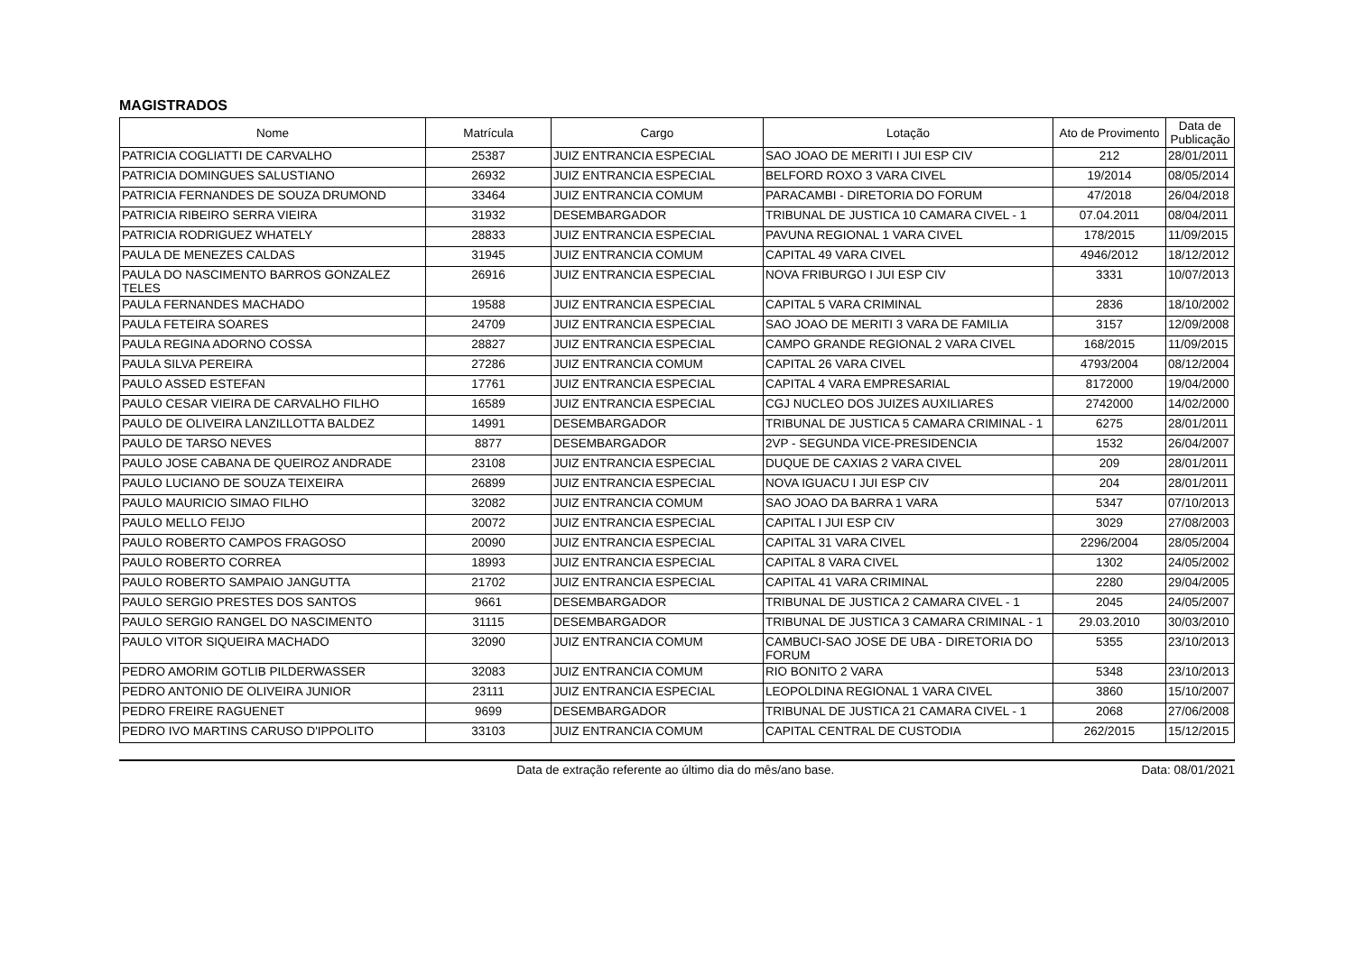MAGISTRADOS
| Nome | Matrícula | Cargo | Lotação | Ato de Provimento | Data de Publicação |
| --- | --- | --- | --- | --- | --- |
| PATRICIA COGLIATTI DE CARVALHO | 25387 | JUIZ ENTRANCIA ESPECIAL | SAO JOAO DE MERITI I JUI ESP CIV | 212 | 28/01/2011 |
| PATRICIA DOMINGUES SALUSTIANO | 26932 | JUIZ ENTRANCIA ESPECIAL | BELFORD ROXO 3 VARA CIVEL | 19/2014 | 08/05/2014 |
| PATRICIA FERNANDES DE SOUZA DRUMOND | 33464 | JUIZ ENTRANCIA COMUM | PARACAMBI - DIRETORIA DO FORUM | 47/2018 | 26/04/2018 |
| PATRICIA RIBEIRO SERRA VIEIRA | 31932 | DESEMBARGADOR | TRIBUNAL DE JUSTICA 10 CAMARA CIVEL - 1 | 07.04.2011 | 08/04/2011 |
| PATRICIA RODRIGUEZ WHATELY | 28833 | JUIZ ENTRANCIA ESPECIAL | PAVUNA REGIONAL 1 VARA CIVEL | 178/2015 | 11/09/2015 |
| PAULA DE MENEZES CALDAS | 31945 | JUIZ ENTRANCIA COMUM | CAPITAL 49 VARA CIVEL | 4946/2012 | 18/12/2012 |
| PAULA DO NASCIMENTO BARROS GONZALEZ TELES | 26916 | JUIZ ENTRANCIA ESPECIAL | NOVA FRIBURGO I JUI ESP CIV | 3331 | 10/07/2013 |
| PAULA FERNANDES MACHADO | 19588 | JUIZ ENTRANCIA ESPECIAL | CAPITAL 5 VARA CRIMINAL | 2836 | 18/10/2002 |
| PAULA FETEIRA SOARES | 24709 | JUIZ ENTRANCIA ESPECIAL | SAO JOAO DE MERITI 3 VARA DE FAMILIA | 3157 | 12/09/2008 |
| PAULA REGINA ADORNO COSSA | 28827 | JUIZ ENTRANCIA ESPECIAL | CAMPO GRANDE REGIONAL 2 VARA CIVEL | 168/2015 | 11/09/2015 |
| PAULA SILVA PEREIRA | 27286 | JUIZ ENTRANCIA COMUM | CAPITAL 26 VARA CIVEL | 4793/2004 | 08/12/2004 |
| PAULO ASSED ESTEFAN | 17761 | JUIZ ENTRANCIA ESPECIAL | CAPITAL 4 VARA EMPRESARIAL | 8172000 | 19/04/2000 |
| PAULO CESAR VIEIRA DE CARVALHO FILHO | 16589 | JUIZ ENTRANCIA ESPECIAL | CGJ NUCLEO DOS JUIZES AUXILIARES | 2742000 | 14/02/2000 |
| PAULO DE OLIVEIRA LANZILLOTTA BALDEZ | 14991 | DESEMBARGADOR | TRIBUNAL DE JUSTICA 5 CAMARA CRIMINAL - 1 | 6275 | 28/01/2011 |
| PAULO DE TARSO NEVES | 8877 | DESEMBARGADOR | 2VP - SEGUNDA VICE-PRESIDENCIA | 1532 | 26/04/2007 |
| PAULO JOSE CABANA DE QUEIROZ ANDRADE | 23108 | JUIZ ENTRANCIA ESPECIAL | DUQUE DE CAXIAS 2 VARA CIVEL | 209 | 28/01/2011 |
| PAULO LUCIANO DE SOUZA TEIXEIRA | 26899 | JUIZ ENTRANCIA ESPECIAL | NOVA IGUACU I JUI ESP CIV | 204 | 28/01/2011 |
| PAULO MAURICIO SIMAO FILHO | 32082 | JUIZ ENTRANCIA COMUM | SAO JOAO DA BARRA 1 VARA | 5347 | 07/10/2013 |
| PAULO MELLO FEIJO | 20072 | JUIZ ENTRANCIA ESPECIAL | CAPITAL I JUI ESP CIV | 3029 | 27/08/2003 |
| PAULO ROBERTO CAMPOS FRAGOSO | 20090 | JUIZ ENTRANCIA ESPECIAL | CAPITAL 31 VARA CIVEL | 2296/2004 | 28/05/2004 |
| PAULO ROBERTO CORREA | 18993 | JUIZ ENTRANCIA ESPECIAL | CAPITAL 8 VARA CIVEL | 1302 | 24/05/2002 |
| PAULO ROBERTO SAMPAIO JANGUTTA | 21702 | JUIZ ENTRANCIA ESPECIAL | CAPITAL 41 VARA CRIMINAL | 2280 | 29/04/2005 |
| PAULO SERGIO PRESTES DOS SANTOS | 9661 | DESEMBARGADOR | TRIBUNAL DE JUSTICA 2 CAMARA CIVEL - 1 | 2045 | 24/05/2007 |
| PAULO SERGIO RANGEL DO NASCIMENTO | 31115 | DESEMBARGADOR | TRIBUNAL DE JUSTICA 3 CAMARA CRIMINAL - 1 | 29.03.2010 | 30/03/2010 |
| PAULO VITOR SIQUEIRA MACHADO | 32090 | JUIZ ENTRANCIA COMUM | CAMBUCI-SAO JOSE DE UBA - DIRETORIA DO FORUM | 5355 | 23/10/2013 |
| PEDRO AMORIM GOTLIB PILDERWASSER | 32083 | JUIZ ENTRANCIA COMUM | RIO BONITO 2 VARA | 5348 | 23/10/2013 |
| PEDRO ANTONIO DE OLIVEIRA JUNIOR | 23111 | JUIZ ENTRANCIA ESPECIAL | LEOPOLDINA REGIONAL 1 VARA CIVEL | 3860 | 15/10/2007 |
| PEDRO FREIRE RAGUENET | 9699 | DESEMBARGADOR | TRIBUNAL DE JUSTICA 21 CAMARA CIVEL - 1 | 2068 | 27/06/2008 |
| PEDRO IVO MARTINS CARUSO D'IPPOLITO | 33103 | JUIZ ENTRANCIA COMUM | CAPITAL CENTRAL DE CUSTODIA | 262/2015 | 15/12/2015 |
Data de extração referente ao último dia do mês/ano base. Data: 08/01/2021